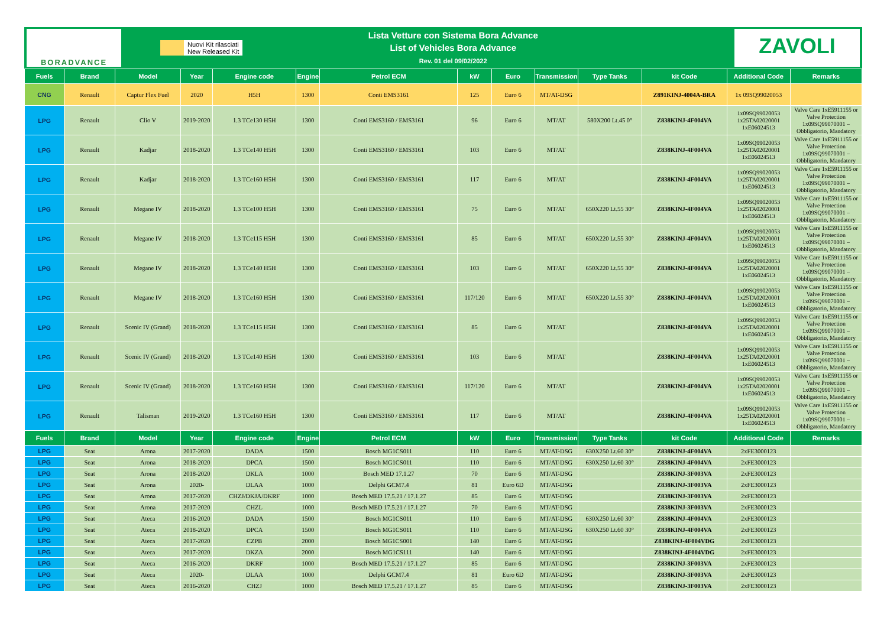BORADVANCE
Nuovi Kit rilasciati
New Released Kit
Lista Vetture con Sistema Bora Advance
List of Vehicles Bora Advance
Rev. 01 del 09/02/2022
ZAVOLI
| Fuels | Brand | Model | Year | Engine code | Engine | Petrol ECM | kW | Euro | Transmission | Type Tanks | kit Code | Additional Code | Remarks |
| --- | --- | --- | --- | --- | --- | --- | --- | --- | --- | --- | --- | --- | --- |
| CNG | Renault | Captur Flex Fuel | 2020 | H5H | 1300 | Conti EMS3161 | 125 | Euro 6 | MT/AT-DSG | | Z891KINJ-4004A-BRA | 1x 09SQ99020053 | |
| LPG | Renault | Clio V | 2019-2020 | 1.3 TCe130 H5H | 1300 | Conti EMS3160 / EMS3161 | 96 | Euro 6 | MT/AT | 580X200 Lt.45 0° | Z838KINJ-4F004VA | 1x09SQ99020053 1x25TA02020001 1xE06024513 | Valve Care 1xE5911155 or Valve Protection 1x09SQ99070001 – Obbligatorio, Mandatory |
| LPG | Renault | Kadjar | 2018-2020 | 1.3 TCe140 H5H | 1300 | Conti EMS3160 / EMS3161 | 103 | Euro 6 | MT/AT | | Z838KINJ-4F004VA | 1x09SQ99020053 1x25TA02020001 1xE06024513 | Valve Care 1xE5911155 or Valve Protection 1x09SQ99070001 – Obbligatorio, Mandatory |
| LPG | Renault | Kadjar | 2018-2020 | 1.3 TCe160 H5H | 1300 | Conti EMS3160 / EMS3161 | 117 | Euro 6 | MT/AT | | Z838KINJ-4F004VA | 1x09SQ99020053 1x25TA02020001 1xE06024513 | Valve Care 1xE5911155 or Valve Protection 1x09SQ99070001 – Obbligatorio, Mandatory |
| LPG | Renault | Megane IV | 2018-2020 | 1.3 TCe100 H5H | 1300 | Conti EMS3160 / EMS3161 | 75 | Euro 6 | MT/AT | 650X220 Lt.55 30° | Z838KINJ-4F004VA | 1x09SQ99020053 1x25TA02020001 1xE06024513 | Valve Care 1xE5911155 or Valve Protection 1x09SQ99070001 – Obbligatorio, Mandatory |
| LPG | Renault | Megane IV | 2018-2020 | 1.3 TCe115 H5H | 1300 | Conti EMS3160 / EMS3161 | 85 | Euro 6 | MT/AT | 650X220 Lt.55 30° | Z838KINJ-4F004VA | 1x09SQ99020053 1x25TA02020001 1xE06024513 | Valve Care 1xE5911155 or Valve Protection 1x09SQ99070001 – Obbligatorio, Mandatory |
| LPG | Renault | Megane IV | 2018-2020 | 1.3 TCe140 H5H | 1300 | Conti EMS3160 / EMS3161 | 103 | Euro 6 | MT/AT | 650X220 Lt.55 30° | Z838KINJ-4F004VA | 1x09SQ99020053 1x25TA02020001 1xE06024513 | Valve Care 1xE5911155 or Valve Protection 1x09SQ99070001 – Obbligatorio, Mandatory |
| LPG | Renault | Megane IV | 2018-2020 | 1.3 TCe160 H5H | 1300 | Conti EMS3160 / EMS3161 | 117/120 | Euro 6 | MT/AT | 650X220 Lt.55 30° | Z838KINJ-4F004VA | 1x09SQ99020053 1x25TA02020001 1xE06024513 | Valve Care 1xE5911155 or Valve Protection 1x09SQ99070001 – Obbligatorio, Mandatory |
| LPG | Renault | Scenic IV (Grand) | 2018-2020 | 1.3 TCe115 H5H | 1300 | Conti EMS3160 / EMS3161 | 85 | Euro 6 | MT/AT | | Z838KINJ-4F004VA | 1x09SQ99020053 1x25TA02020001 1xE06024513 | Valve Care 1xE5911155 or Valve Protection 1x09SQ99070001 – Obbligatorio, Mandatory |
| LPG | Renault | Scenic IV (Grand) | 2018-2020 | 1.3 TCe140 H5H | 1300 | Conti EMS3160 / EMS3161 | 103 | Euro 6 | MT/AT | | Z838KINJ-4F004VA | 1x09SQ99020053 1x25TA02020001 1xE06024513 | Valve Care 1xE5911155 or Valve Protection 1x09SQ99070001 – Obbligatorio, Mandatory |
| LPG | Renault | Scenic IV (Grand) | 2018-2020 | 1.3 TCe160 H5H | 1300 | Conti EMS3160 / EMS3161 | 117/120 | Euro 6 | MT/AT | | Z838KINJ-4F004VA | 1x09SQ99020053 1x25TA02020001 1xE06024513 | Valve Care 1xE5911155 or Valve Protection 1x09SQ99070001 – Obbligatorio, Mandatory |
| LPG | Renault | Talisman | 2019-2020 | 1.3 TCe160 H5H | 1300 | Conti EMS3160 / EMS3161 | 117 | Euro 6 | MT/AT | | Z838KINJ-4F004VA | 1x09SQ99020053 1x25TA02020001 1xE06024513 | Valve Care 1xE5911155 or Valve Protection 1x09SQ99070001 – Obbligatorio, Mandatory |
| Fuels | Brand | Model | Year | Engine code | Engine | Petrol ECM | kW | Euro | Transmission | Type Tanks | kit Code | Additional Code | Remarks |
| LPG | Seat | Arona | 2017-2020 | DADA | 1500 | Bosch MG1CS011 | 110 | Euro 6 | MT/AT-DSG | 630X250 Lt.60 30° | Z838KINJ-4F004VA | 2xFE3000123 | |
| LPG | Seat | Arona | 2018-2020 | DPCA | 1500 | Bosch MG1CS011 | 110 | Euro 6 | MT/AT-DSG | 630X250 Lt.60 30° | Z838KINJ-4F004VA | 2xFE3000123 | |
| LPG | Seat | Arona | 2018-2020 | DKLA | 1000 | Bosch MED 17.1.27 | 70 | Euro 6 | MT/AT-DSG | | Z838KINJ-3F003VA | 2xFE3000123 | |
| LPG | Seat | Arona | 2020- | DLAA | 1000 | Delphi GCM7.4 | 81 | Euro 6D | MT/AT-DSG | | Z838KINJ-3F003VA | 2xFE3000123 | |
| LPG | Seat | Arona | 2017-2020 | CHZJ/DKJA/DKRF | 1000 | Bosch MED 17.5.21 / 17.1.27 | 85 | Euro 6 | MT/AT-DSG | | Z838KINJ-3F003VA | 2xFE3000123 | |
| LPG | Seat | Arona | 2017-2020 | CHZL | 1000 | Bosch MED 17.5.21 / 17.1.27 | 70 | Euro 6 | MT/AT-DSG | | Z838KINJ-3F003VA | 2xFE3000123 | |
| LPG | Seat | Ateca | 2016-2020 | DADA | 1500 | Bosch MG1CS011 | 110 | Euro 6 | MT/AT-DSG | 630X250 Lt.60 30° | Z838KINJ-4F004VA | 2xFE3000123 | |
| LPG | Seat | Ateca | 2018-2020 | DPCA | 1500 | Bosch MG1CS011 | 110 | Euro 6 | MT/AT-DSG | 630X250 Lt.60 30° | Z838KINJ-4F004VA | 2xFE3000123 | |
| LPG | Seat | Ateca | 2017-2020 | CZPB | 2000 | Bosch MG1CS001 | 140 | Euro 6 | MT/AT-DSG | | Z838KINJ-4F004VDG | 2xFE3000123 | |
| LPG | Seat | Ateca | 2017-2020 | DKZA | 2000 | Bosch MG1CS111 | 140 | Euro 6 | MT/AT-DSG | | Z838KINJ-4F004VDG | 2xFE3000123 | |
| LPG | Seat | Ateca | 2016-2020 | DKRF | 1000 | Bosch MED 17.5.21 / 17.1.27 | 85 | Euro 6 | MT/AT-DSG | | Z838KINJ-3F003VA | 2xFE3000123 | |
| LPG | Seat | Ateca | 2020- | DLAA | 1000 | Delphi GCM7.4 | 81 | Euro 6D | MT/AT-DSG | | Z838KINJ-3F003VA | 2xFE3000123 | |
| LPG | Seat | Ateca | 2016-2020 | CHZJ | 1000 | Bosch MED 17.5.21 / 17.1.27 | 85 | Euro 6 | MT/AT-DSG | | Z838KINJ-3F003VA | 2xFE3000123 | |